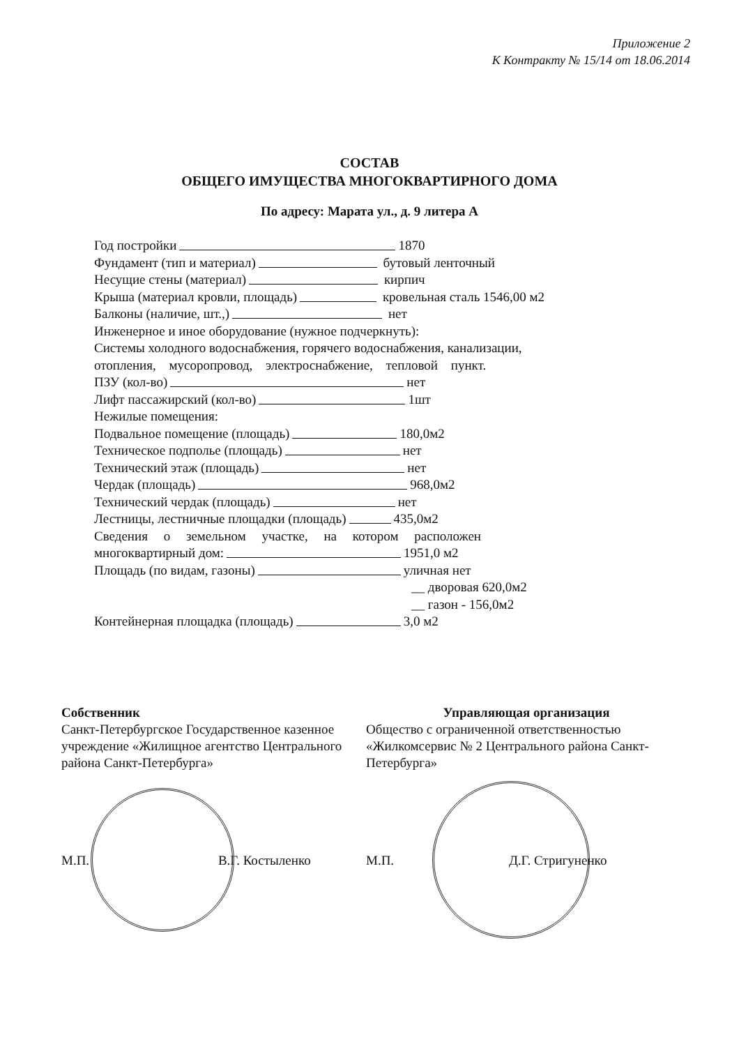Приложение 2
К Контракту № 15/14 от 18.06.2014
СОСТАВ
ОБЩЕГО ИМУЩЕСТВА МНОГОКВАРТИРНОГО ДОМА
По адресу: Марата ул., д. 9 литера А
Год постройки 1870
Фундамент (тип и материал) бутовый ленточный
Несущие стены (материал) кирпич
Крыша (материал кровли, площадь) кровельная сталь 1546,00 м2
Балконы (наличие, шт.,) нет
Инженерное и иное оборудование (нужное подчеркнуть):
Системы холодного водоснабжения, горячего водоснабжения, канализации,
отопления, мусоропровод, электроснабжение, тепловой пункт.
ПЗУ (кол-во) нет
Лифт пассажирский (кол-во) 1шт
Нежилые помещения:
Подвальное помещение (площадь) 180,0м2
Техническое подполье (площадь) нет
Технический этаж (площадь) нет
Чердак (площадь) 968,0м2
Технический чердак (площадь) нет
Лестницы, лестничные площадки (площадь) 435,0м2
Сведения о земельном участке, на котором расположен
многоквартирный дом: 1951,0 м2
Площадь (по видам, газоны) уличная нет
__ дворовая 620,0м2
__ газон - 156,0м2
Контейнерная площадка (площадь) 3,0 м2
Собственник
Санкт-Петербургское Государственное казенное учреждение «Жилищное агентство Центрального района Санкт-Петербурга»
М.П. В.Г. Костыленко
Управляющая организация
Общество с ограниченной ответственностью «Жилкомсервис № 2 Центрального района Санкт-Петербурга»
М.П. Д.Г. Стригуненко